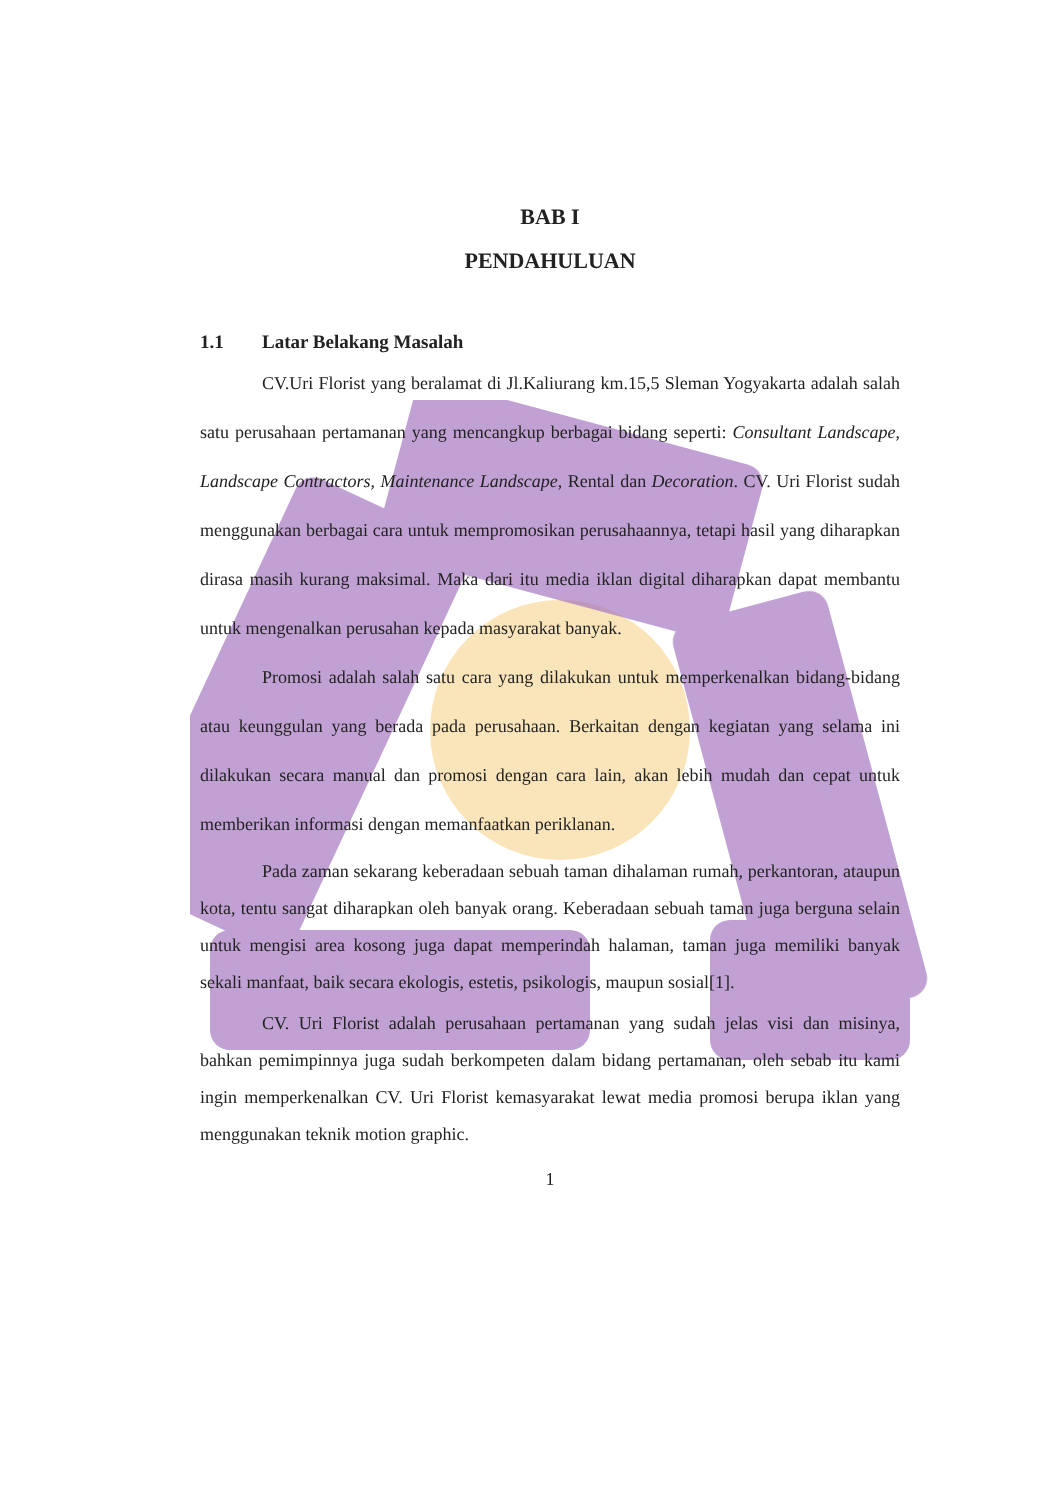BAB I
PENDAHULUAN
1.1 Latar Belakang Masalah
CV.Uri Florist yang beralamat di Jl.Kaliurang km.15,5 Sleman Yogyakarta adalah salah satu perusahaan pertamanan yang mencangkup berbagai bidang seperti: Consultant Landscape, Landscape Contractors, Maintenance Landscape, Rental dan Decoration. CV. Uri Florist sudah menggunakan berbagai cara untuk mempromosikan perusahaannya, tetapi hasil yang diharapkan dirasa masih kurang maksimal. Maka dari itu media iklan digital diharapkan dapat membantu untuk mengenalkan perusahan kepada masyarakat banyak.
Promosi adalah salah satu cara yang dilakukan untuk memperkenalkan bidang-bidang atau keunggulan yang berada pada perusahaan. Berkaitan dengan kegiatan yang selama ini dilakukan secara manual dan promosi dengan cara lain, akan lebih mudah dan cepat untuk memberikan informasi dengan memanfaatkan periklanan.
Pada zaman sekarang keberadaan sebuah taman dihalaman rumah, perkantoran, ataupun kota, tentu sangat diharapkan oleh banyak orang. Keberadaan sebuah taman juga berguna selain untuk mengisi area kosong juga dapat memperindah halaman, taman juga memiliki banyak sekali manfaat, baik secara ekologis, estetis, psikologis, maupun sosial[1].
CV. Uri Florist adalah perusahaan pertamanan yang sudah jelas visi dan misinya, bahkan pemimpinnya juga sudah berkompeten dalam bidang pertamanan, oleh sebab itu kami ingin memperkenalkan CV. Uri Florist kemasyarakat lewat media promosi berupa iklan yang menggunakan teknik motion graphic.
1